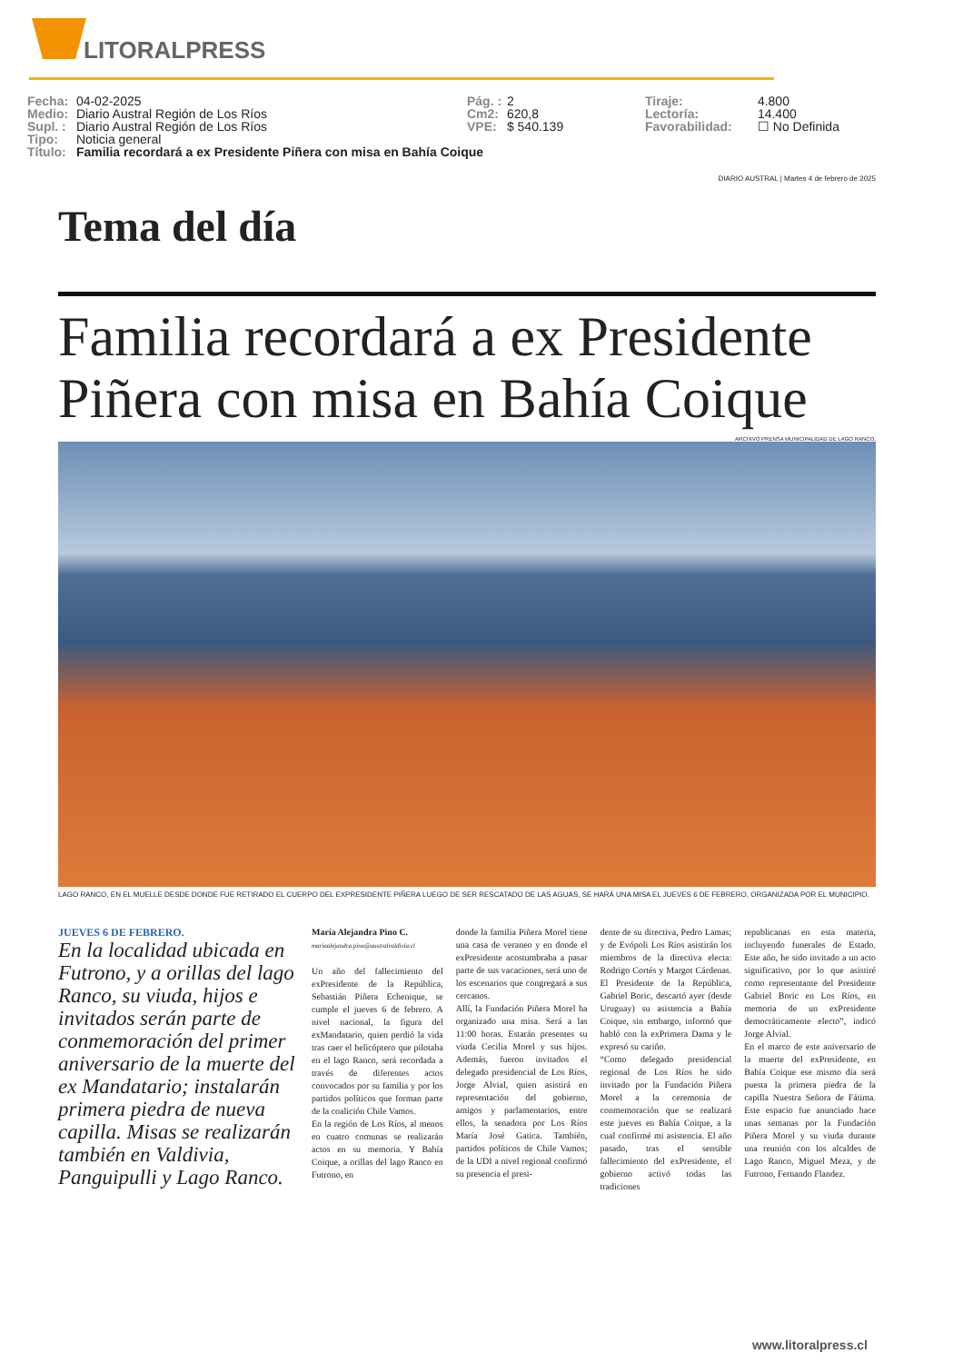LITORALPRESS
Fecha: 04-02-2025
Medio: Diario Austral Región de Los Ríos
Supl. : Diario Austral Región de Los Ríos
Tipo: Noticia general
Título: Familia recordará a ex Presidente Piñera con misa en Bahía Coique
Pág. : 2
Cm2: 620,8
VPE: $ 540.139
Tiraje: 4.800
Lectoría: 14.400
Favorabilidad: ☐ No Definida
DIARIO AUSTRAL | Martes 4 de febrero de 2025
Tema del día
Familia recordará a ex Presidente Piñera con misa en Bahía Coique
ARCHIVO PRENSA MUNICIPALIDAD DE LAGO RANCO.
LAGO RANCO, EN EL MUELLE DESDE DONDE FUE RETIRADO EL CUERPO DEL EXPRESIDENTE PIÑERA LUEGO DE SER RESCATADO DE LAS AGUAS, SE HARÁ UNA MISA EL JUEVES 6 DE FEBRERO, ORGANIZADA POR EL MUNICIPIO.
JUEVES 6 DE FEBRERO.
En la localidad ubicada en Futrono, y a orillas del lago Ranco, su viuda, hijos e invitados serán parte de conmemoración del primer aniversario de la muerte del ex Mandatario; instalarán primera piedra de nueva capilla. Misas se realizarán también en Valdivia, Panguipulli y Lago Ranco.
María Alejandra Pino C.
mariaalejandra.pino@australvaldivia.cl
Un año del fallecimiento del exPresidente de la República, Sebastián Piñera Echenique, se cumple el jueves 6 de febrero. A nivel nacional, la figura del exMandatario, quien perdió la vida tras caer el helicóptero que pilotaba en el lago Ranco, será recordada a través de diferentes actos convocados por su familia y por los partidos políticos que forman parte de la coalición Chile Vamos.
En la región de Los Ríos, al menos en cuatro comunas se realizarán actos en su memoria. Y Bahía Coique, a orillas del lago Ranco en Futrono, en
donde la familia Piñera Morel tiene una casa de veraneo y en donde el exPresidente acostumbraba a pasar parte de sus vacaciones, será uno de los escenarios que congregará a sus cercanos.
Allí, la Fundación Piñera Morel ha organizado una misa. Será a las 11:00 horas. Estarán presentes su viuda Cecilia Morel y sus hijos. Además, fueron invitados el delegado presidencial de Los Ríos, Jorge Alvial, quien asistirá en representación del gobierno, amigos y parlamentarios, entre ellos, la senadora por Los Ríos María José Gatica. También, partidos políticos de Chile Vamos; de la UDI a nivel regional confirmó su presencia el presi-
dente de su directiva, Pedro Lamas; y de Evópoli Los Ríos asistirán los miembros de la directiva electa: Rodrigo Cortés y Margot Cárdenas. El Presidente de la República, Gabriel Boric, descartó ayer (desde Uruguay) su asistencia a Bahía Coique, sin embargo, informó que habló con la exPrimera Dama y le expresó su cariño.
“Como delegado presidencial regional de Los Ríos he sido invitado por la Fundación Piñera Morel a la ceremonia de conmemoración que se realizará este jueves en Bahía Coique, a la cual confirmé mi asistencia. El año pasado, tras el sensible fallecimiento del exPresidente, el gobierno activó todas las tradiciones
republicanas en esta materia, incluyendo funerales de Estado. Este año, he sido invitado a un acto significativo, por lo que asistiré como representante del Presidente Gabriel Boric en Los Ríos, en memoria de un exPresidente democráticamente electo”, indicó Jorge Alvial.
En el marco de este aniversario de la muerte del exPresidente, en Bahía Coique ese mismo día será puesta la primera piedra de la capilla Nuestra Señora de Fátima. Este espacio fue anunciado hace unas semanas por la Fundación Piñera Morel y su viuda durante una reunión con los alcaldes de Lago Ranco, Miguel Meza, y de Futrono, Fernando Flandez.
www.litoralpress.cl